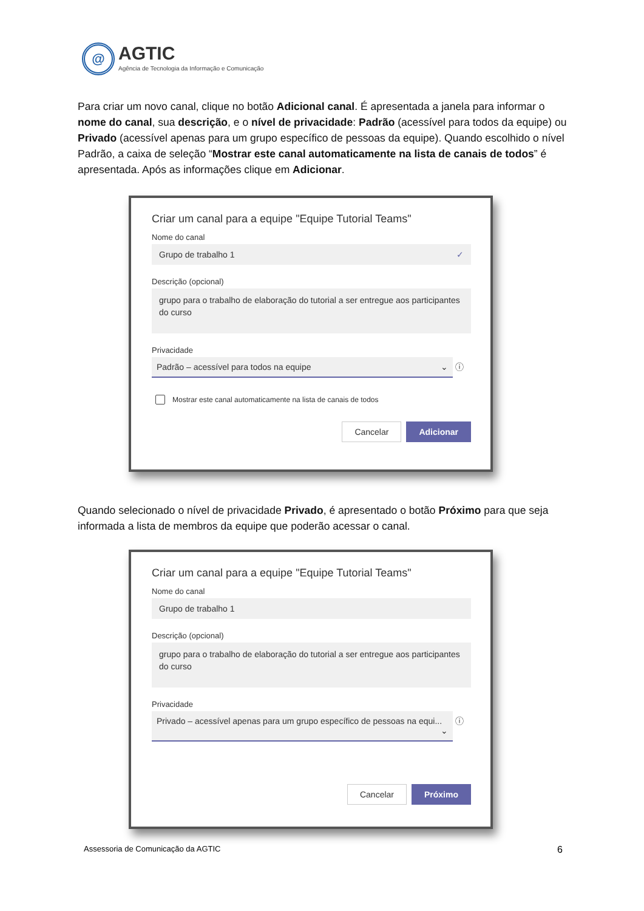@
AGTIC
Agência de Tecnologia da Informação e Comunicação
Para criar um novo canal, clique no botão Adicional canal. É apresentada a janela para informar o nome do canal, sua descrição, e o nível de privacidade: Padrão (acessível para todos da equipe) ou Privado (acessível apenas para um grupo específico de pessoas da equipe). Quando escolhido o nível Padrão, a caixa de seleção “Mostrar este canal automaticamente na lista de canais de todos” é apresentada. Após as informações clique em Adicionar.
Criar um canal para a equipe "Equipe Tutorial Teams"
Nome do canal
Grupo de trabalho 1 ✓
Descrição (opcional)
grupo para o trabalho de elaboração do tutorial a ser entregue aos participantes do curso
Privacidade
Padrão – acessível para todos na equipe ⌄ ⓘ
Mostrar este canal automaticamente na lista de canais de todos
Cancelar Adicionar
Quando selecionado o nível de privacidade Privado, é apresentado o botão Próximo para que seja informada a lista de membros da equipe que poderão acessar o canal.
Criar um canal para a equipe "Equipe Tutorial Teams"
Nome do canal
Grupo de trabalho 1
Descrição (opcional)
grupo para o trabalho de elaboração do tutorial a ser entregue aos participantes do curso
Privacidade
Privado – acessível apenas para um grupo específico de pessoas na equi... ⌄ ⓘ
Cancelar Próximo
Assessoria de Comunicação da AGTIC
6